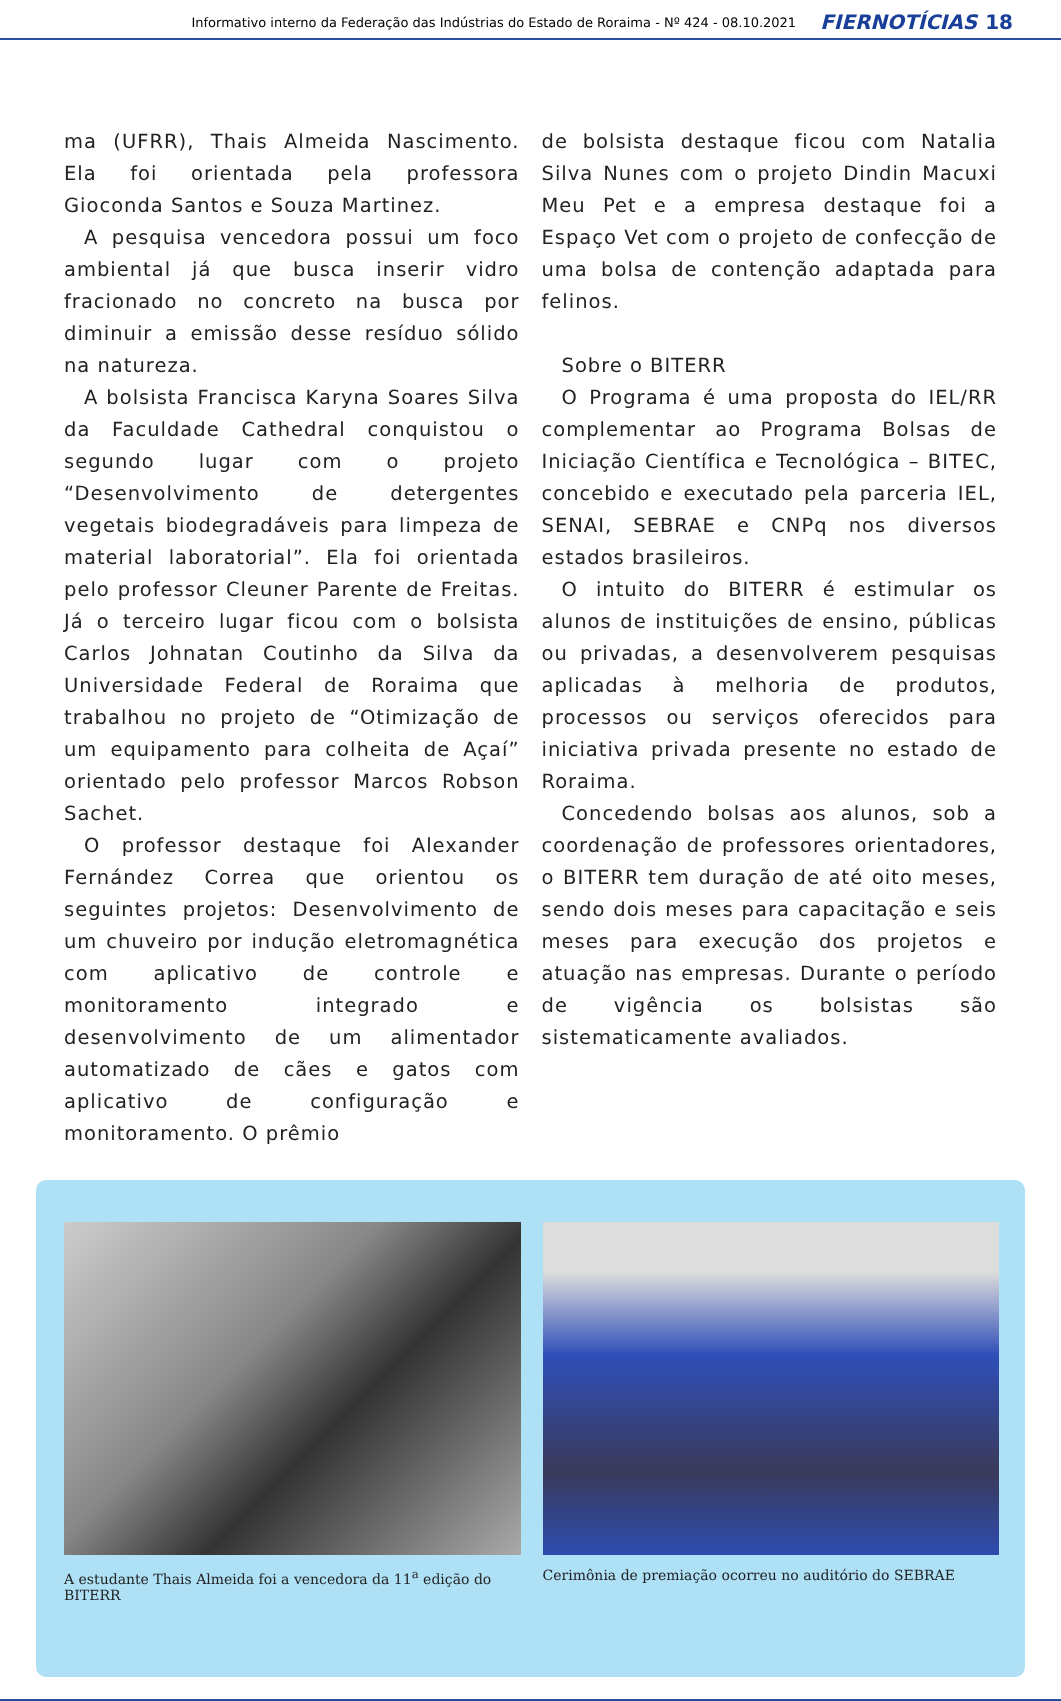Informativo interno da Federação das Indústrias do Estado de Roraima - Nº 424 - 08.10.2021 FIERNOTÍCIAS 18
ma (UFRR), Thais Almeida Nascimento. Ela foi orientada pela professora Gioconda Santos e Souza Martinez.
A pesquisa vencedora possui um foco ambiental já que busca inserir vidro fracionado no concreto na busca por diminuir a emissão desse resíduo sólido na natureza.
A bolsista Francisca Karyna Soares Silva da Faculdade Cathedral conquistou o segundo lugar com o projeto “Desenvolvimento de detergentes vegetais biodegradáveis para limpeza de material laboratorial”. Ela foi orientada pelo professor Cleuner Parente de Freitas. Já o terceiro lugar ficou com o bolsista Carlos Johnatan Coutinho da Silva da Universidade Federal de Roraima que trabalhou no projeto de “Otimização de um equipamento para colheita de Açaí” orientado pelo professor Marcos Robson Sachet.
O professor destaque foi Alexander Fernández Correa que orientou os seguintes projetos: Desenvolvimento de um chuveiro por indução eletromagnética com aplicativo de controle e monitoramento integrado e desenvolvimento de um alimentador automatizado de cães e gatos com aplicativo de configuração e monitoramento. O prêmio
de bolsista destaque ficou com Natalia Silva Nunes com o projeto Dindin Macuxi Meu Pet e a empresa destaque foi a Espaço Vet com o projeto de confecção de uma bolsa de contenção adaptada para felinos.
Sobre o BITERR
O Programa é uma proposta do IEL/RR complementar ao Programa Bolsas de Iniciação Científica e Tecnológica – BITEC, concebido e executado pela parceria IEL, SENAI, SEBRAE e CNPq nos diversos estados brasileiros.
O intuito do BITERR é estimular os alunos de instituições de ensino, públicas ou privadas, a desenvolverem pesquisas aplicadas à melhoria de produtos, processos ou serviços oferecidos para iniciativa privada presente no estado de Roraima.
Concedendo bolsas aos alunos, sob a coordenação de professores orientadores, o BITERR tem duração de até oito meses, sendo dois meses para capacitação e seis meses para execução dos projetos e atuação nas empresas. Durante o período de vigência os bolsistas são sistematicamente avaliados.
A estudante Thais Almeida foi a vencedora da 11<sup>a</sup> edição do BITERR
Cerimônia de premiação ocorreu no auditório do SEBRAE